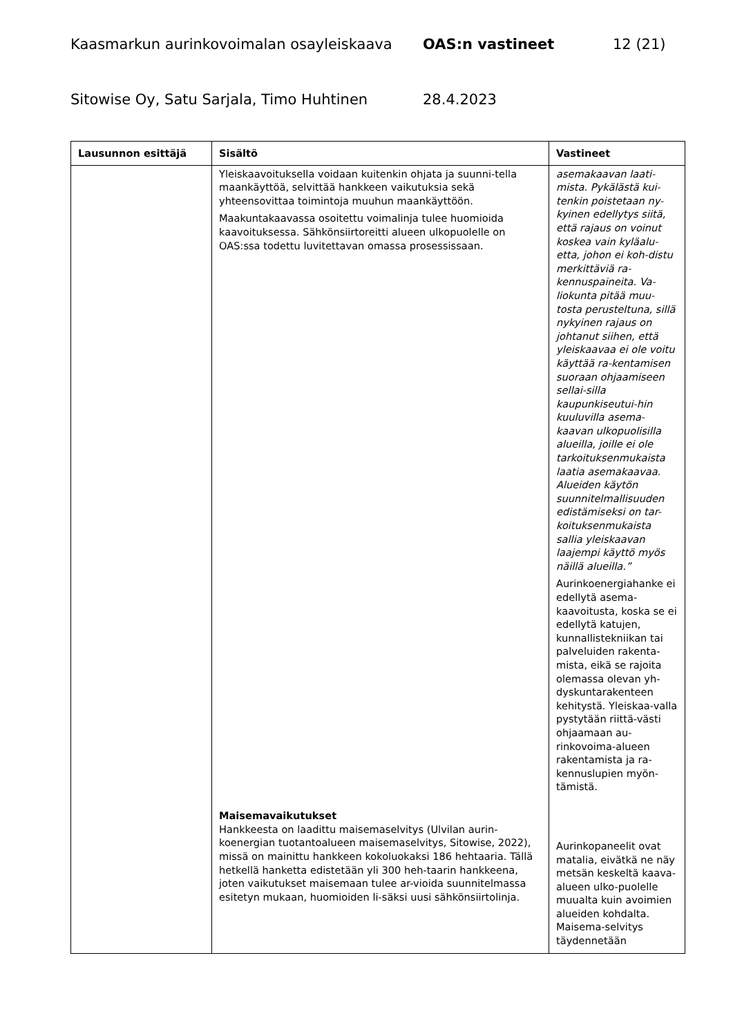Kaasmarkun aurinkovoimalan osayleiskaava OAS:n vastineet 12 (21)
Sitowise Oy, Satu Sarjala, Timo Huhtinen 28.4.2023
| Lausunnon esittäjä | Sisältö | Vastineet |
| --- | --- | --- |
| | Yleiskaavoituksella voidaan kuitenkin ohjata ja suunni-tella maankäyttöä, selvittää hankkeen vaikutuksia sekä yhteensovittaa toimintoja muuhun maankäyttöön. Maakuntakaavassa osoitettu voimalinja tulee huomioida kaavoituksessa. Sähkönsiirtoreitti alueen ulkopuolelle on OAS:ssa todettu luvitettavan omassa prosessissaan. Maisemavaikutukset Hankkeesta on laadittu maisemaselvitys (Ulvilan aurin-koenergian tuotantoalueen maisemaselvitys, Sitowise, 2022), missä on mainittu hankkeen kokoluokaksi 186 hehtaaria. Tällä hetkellä hanketta edistetään yli 300 heh-taarin hankkeena, joten vaikutukset maisemaan tulee ar-vioida suunnitelmassa esitetyn mukaan, huomioiden li-säksi uusi sähkönsiirtolinja. | asemakaavan laati-mista. Pykälästä kui-tenkin poistetaan ny-kyinen edellytys siitä, että rajaus on voinut koskea vain kyläalu-etta, johon ei koh-distu merkittäviä ra-kennuspaineita. Va-liokunta pitää muu-tosta perusteltuna, sillä nykyinen rajaus on johtanut siihen, että yleiskaavaa ei ole voitu käyttää ra-kentamisen suoraan ohjaamiseen sellai-silla kaupunkiseutui-hin kuuluvilla asema-kaavan ulkopuolisilla alueilla, joille ei ole tarkoituksenmukaista laatia asemakaavaa. Alueiden käytön suunnitelmallisuuden edistämiseksi on tar-koituksenmukaista sallia yleiskaavan laajempi käyttö myös näillä alueilla.” Aurinkoenergiahanke ei edellytä asema-kaavoitusta, koska se ei edellytä katujen, kunnallistekniikan tai palveluiden rakenta-mista, eikä se rajoita olemassa olevan yh-dyskuntarakenteen kehitystä. Yleiskaa-valla pystytään riittä-västi ohjaamaan au-rinkovoima-alueen rakentamista ja ra-kennuslupien myön-tämistä. Aurinkopaneelit ovat matalia, eivätkä ne näy metsän keskeltä kaava-alueen ulko-puolelle muualta kuin avoimien alueiden kohdalta. Maisema-selvitys täydennetään |